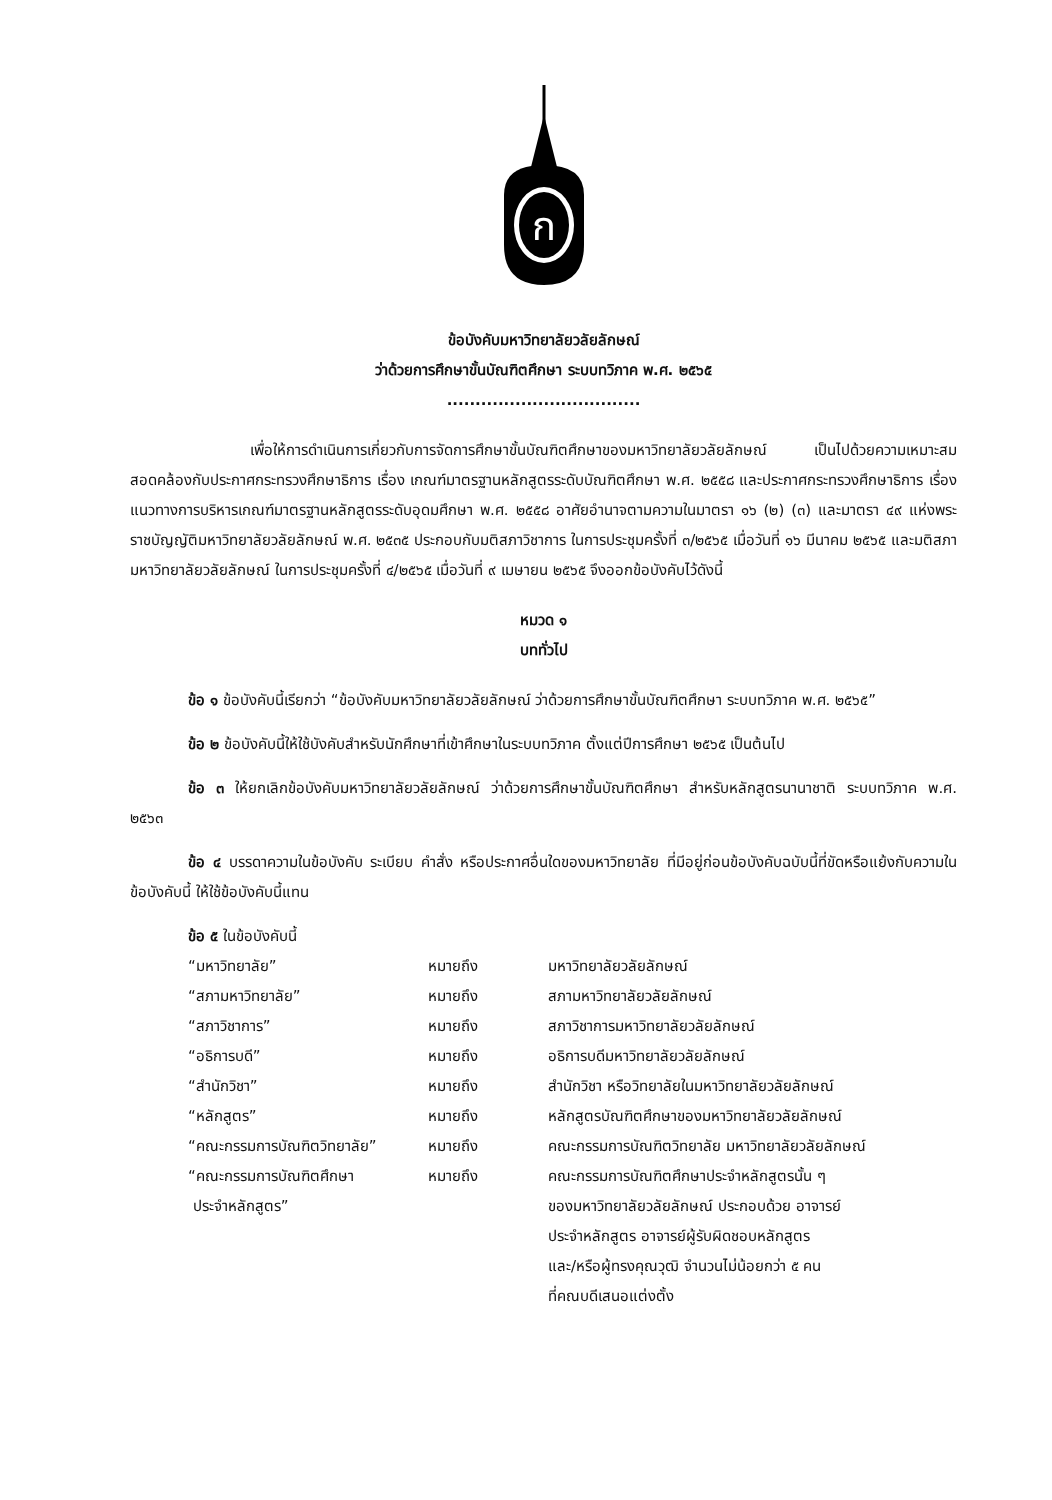ก
ข้อบังคับมหาวิทยาลัยวลัยลักษณ์
ว่าด้วยการศึกษาขั้นบัณฑิตศึกษา ระบบทวิภาค พ.ศ. ๒๕๖๕
..................................
เพื่อให้การดำเนินการเกี่ยวกับการจัดการศึกษาขั้นบัณฑิตศึกษาของมหาวิทยาลัยวลัยลักษณ์ เป็นไปด้วยความเหมาะสม สอดคล้องกับประกาศกระทรวงศึกษาธิการ เรื่อง เกณฑ์มาตรฐานหลักสูตรระดับบัณฑิตศึกษา พ.ศ. ๒๕๕๘ และประกาศกระทรวงศึกษาธิการ เรื่อง แนวทางการบริหารเกณฑ์มาตรฐานหลักสูตรระดับอุดมศึกษา พ.ศ. ๒๕๕๘ อาศัยอำนาจตามความในมาตรา ๑๖ (๒) (๓) และมาตรา ๔๙ แห่งพระราชบัญญัติมหาวิทยาลัยวลัยลักษณ์ พ.ศ. ๒๕๓๕ ประกอบกับมติสภาวิชาการ ในการประชุมครั้งที่ ๓/๒๕๖๕ เมื่อวันที่ ๑๖ มีนาคม ๒๕๖๕ และมติสภามหาวิทยาลัยวลัยลักษณ์ ในการประชุมครั้งที่ ๔/๒๕๖๕ เมื่อวันที่ ๙ เมษายน ๒๕๖๕ จึงออกข้อบังคับไว้ดังนี้
หมวด ๑
บททั่วไป
ข้อ ๑ ข้อบังคับนี้เรียกว่า “ข้อบังคับมหาวิทยาลัยวลัยลักษณ์ ว่าด้วยการศึกษาขั้นบัณฑิตศึกษา ระบบทวิภาค พ.ศ. ๒๕๖๕”
ข้อ ๒ ข้อบังคับนี้ให้ใช้บังคับสำหรับนักศึกษาที่เข้าศึกษาในระบบทวิภาค ตั้งแต่ปีการศึกษา ๒๕๖๕ เป็นต้นไป
ข้อ ๓ ให้ยกเลิกข้อบังคับมหาวิทยาลัยวลัยลักษณ์ ว่าด้วยการศึกษาขั้นบัณฑิตศึกษา สำหรับหลักสูตรนานาชาติ ระบบทวิภาค พ.ศ. ๒๕๖๓
ข้อ ๔ บรรดาความในข้อบังคับ ระเบียบ คำสั่ง หรือประกาศอื่นใดของมหาวิทยาลัย ที่มีอยู่ก่อนข้อบังคับฉบับนี้ที่ขัดหรือแย้งกับความในข้อบังคับนี้ ให้ใช้ข้อบังคับนี้แทน
ข้อ ๕ ในข้อบังคับนี้
| “มหาวิทยาลัย” | หมายถึง | มหาวิทยาลัยวลัยลักษณ์ |
| “สภามหาวิทยาลัย” | หมายถึง | สภามหาวิทยาลัยวลัยลักษณ์ |
| “สภาวิชาการ” | หมายถึง | สภาวิชาการมหาวิทยาลัยวลัยลักษณ์ |
| “อธิการบดี” | หมายถึง | อธิการบดีมหาวิทยาลัยวลัยลักษณ์ |
| “สำนักวิชา” | หมายถึง | สำนักวิชา หรือวิทยาลัยในมหาวิทยาลัยวลัยลักษณ์ |
| “หลักสูตร” | หมายถึง | หลักสูตรบัณฑิตศึกษาของมหาวิทยาลัยวลัยลักษณ์ |
| “คณะกรรมการบัณฑิตวิทยาลัย” | หมายถึง | คณะกรรมการบัณฑิตวิทยาลัย มหาวิทยาลัยวลัยลักษณ์ |
| “คณะกรรมการบัณฑิตศึกษา ประจำหลักสูตร” | หมายถึง | คณะกรรมการบัณฑิตศึกษาประจำหลักสูตรนั้น ๆ ของมหาวิทยาลัยวลัยลักษณ์ ประกอบด้วย อาจารย์ ประจำหลักสูตร อาจารย์ผู้รับผิดชอบหลักสูตร และ/หรือผู้ทรงคุณวุฒิ จำนวนไม่น้อยกว่า ๕ คน ที่คณบดีเสนอแต่งตั้ง |